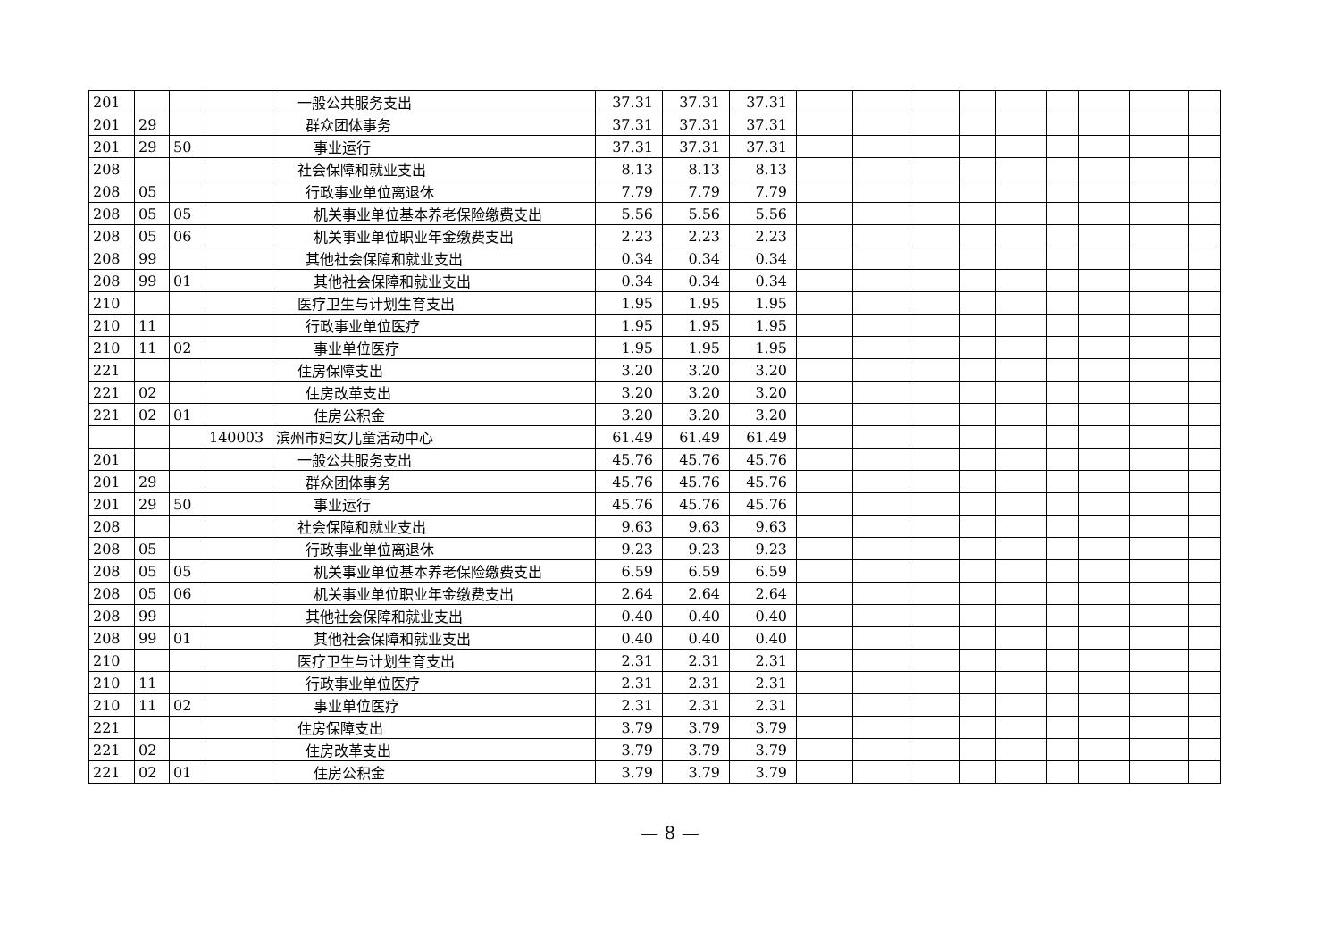| 201 | | | | 一般公共服务支出 | 37.31 | 37.31 | 37.31 | | | | | | | | | |
| 201 | 29 | | | 群众团体事务 | 37.31 | 37.31 | 37.31 | | | | | | | | | |
| 201 | 29 | 50 | | 事业运行 | 37.31 | 37.31 | 37.31 | | | | | | | | | |
| 208 | | | | 社会保障和就业支出 | 8.13 | 8.13 | 8.13 | | | | | | | | | |
| 208 | 05 | | | 行政事业单位离退休 | 7.79 | 7.79 | 7.79 | | | | | | | | | |
| 208 | 05 | 05 | | 机关事业单位基本养老保险缴费支出 | 5.56 | 5.56 | 5.56 | | | | | | | | | |
| 208 | 05 | 06 | | 机关事业单位职业年金缴费支出 | 2.23 | 2.23 | 2.23 | | | | | | | | | |
| 208 | 99 | | | 其他社会保障和就业支出 | 0.34 | 0.34 | 0.34 | | | | | | | | | |
| 208 | 99 | 01 | | 其他社会保障和就业支出 | 0.34 | 0.34 | 0.34 | | | | | | | | | |
| 210 | | | | 医疗卫生与计划生育支出 | 1.95 | 1.95 | 1.95 | | | | | | | | | |
| 210 | 11 | | | 行政事业单位医疗 | 1.95 | 1.95 | 1.95 | | | | | | | | | |
| 210 | 11 | 02 | | 事业单位医疗 | 1.95 | 1.95 | 1.95 | | | | | | | | | |
| 221 | | | | 住房保障支出 | 3.20 | 3.20 | 3.20 | | | | | | | | | |
| 221 | 02 | | | 住房改革支出 | 3.20 | 3.20 | 3.20 | | | | | | | | | |
| 221 | 02 | 01 | | 住房公积金 | 3.20 | 3.20 | 3.20 | | | | | | | | | |
| | | | 140003 | 滨州市妇女儿童活动中心 | 61.49 | 61.49 | 61.49 | | | | | | | | | |
| 201 | | | | 一般公共服务支出 | 45.76 | 45.76 | 45.76 | | | | | | | | | |
| 201 | 29 | | | 群众团体事务 | 45.76 | 45.76 | 45.76 | | | | | | | | | |
| 201 | 29 | 50 | | 事业运行 | 45.76 | 45.76 | 45.76 | | | | | | | | | |
| 208 | | | | 社会保障和就业支出 | 9.63 | 9.63 | 9.63 | | | | | | | | | |
| 208 | 05 | | | 行政事业单位离退休 | 9.23 | 9.23 | 9.23 | | | | | | | | | |
| 208 | 05 | 05 | | 机关事业单位基本养老保险缴费支出 | 6.59 | 6.59 | 6.59 | | | | | | | | | |
| 208 | 05 | 06 | | 机关事业单位职业年金缴费支出 | 2.64 | 2.64 | 2.64 | | | | | | | | | |
| 208 | 99 | | | 其他社会保障和就业支出 | 0.40 | 0.40 | 0.40 | | | | | | | | | |
| 208 | 99 | 01 | | 其他社会保障和就业支出 | 0.40 | 0.40 | 0.40 | | | | | | | | | |
| 210 | | | | 医疗卫生与计划生育支出 | 2.31 | 2.31 | 2.31 | | | | | | | | | |
| 210 | 11 | | | 行政事业单位医疗 | 2.31 | 2.31 | 2.31 | | | | | | | | | |
| 210 | 11 | 02 | | 事业单位医疗 | 2.31 | 2.31 | 2.31 | | | | | | | | | |
| 221 | | | | 住房保障支出 | 3.79 | 3.79 | 3.79 | | | | | | | | | |
| 221 | 02 | | | 住房改革支出 | 3.79 | 3.79 | 3.79 | | | | | | | | | |
| 221 | 02 | 01 | | 住房公积金 | 3.79 | 3.79 | 3.79 | | | | | | | | | |
— 8 —